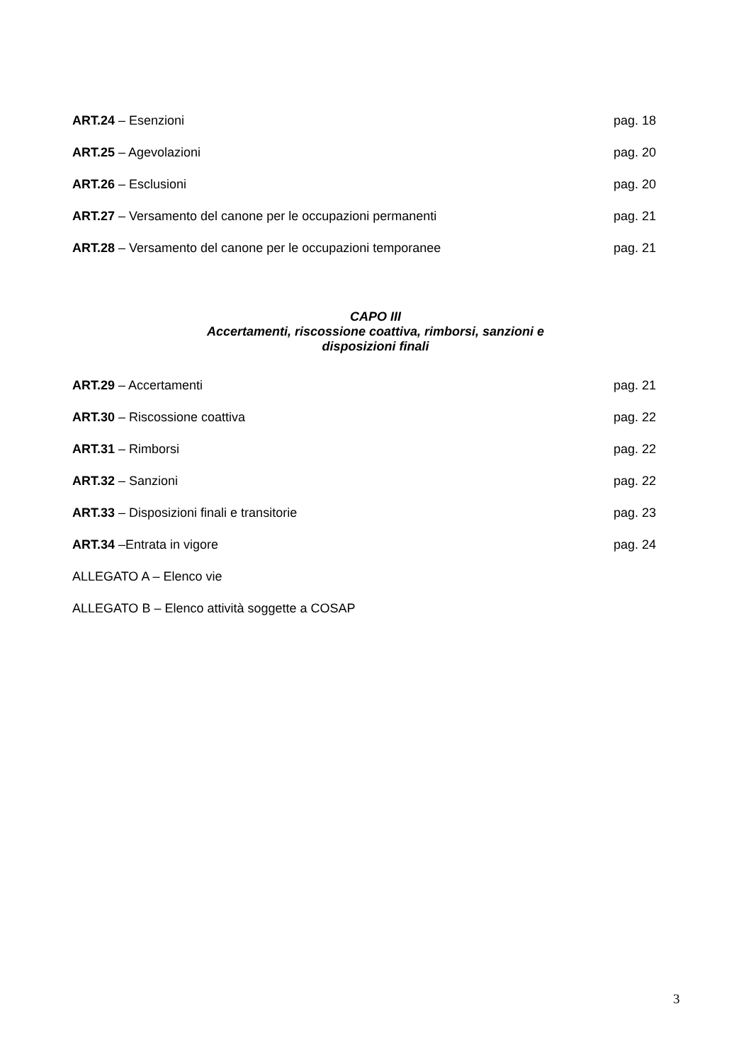ART.24 – Esenzioni pag. 18
ART.25 – Agevolazioni pag. 20
ART.26 – Esclusioni pag. 20
ART.27 – Versamento del canone per le occupazioni permanenti pag. 21
ART.28 – Versamento del canone per le occupazioni temporanee pag. 21
CAPO III
Accertamenti, riscossione coattiva, rimborsi, sanzioni e
disposizioni finali
ART.29 – Accertamenti pag. 21
ART.30 – Riscossione coattiva pag. 22
ART.31 – Rimborsi pag. 22
ART.32 – Sanzioni pag. 22
ART.33 – Disposizioni finali e transitorie pag. 23
ART.34 –Entrata in vigore pag. 24
ALLEGATO A – Elenco vie
ALLEGATO B – Elenco attività soggette a COSAP
3